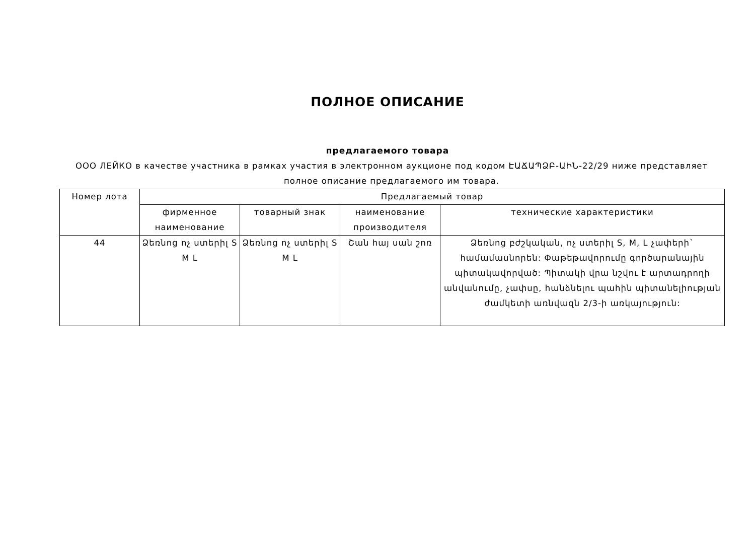ПОЛНОЕ ОПИСАНИЕ
предлагаемого товара
ООО ЛЕЙКО в качестве участника в рамках участия в электронном аукционе под кодом ԷԱՃԱՊՁԲ-ԱԻՆ-22/29 ниже представляет полное описание предлагаемого им товара.
| Номер лота | Предлагаемый товар | | | |
| --- | --- | --- | --- | --- |
| | фирменное наименование | товарный знак | наименование производителя | технические характеристики |
| 44 | Ձեռնոց ոչ ստերիլ S M L | Ձեռնոց ոչ ստերիլ S M L | Շան հայ սան շոռ | Ձեռնոց բժշկական, ոչ ստերիլ S, M, L չափերի` համամասնորեն: Փաթեթավորումը գործարանային պիտակավորված: Պիտակի վրա նշվու է արտադրողի անվանումը, չափսը, հանձնելու պահին պիտանելիության ժամկետի առնվազն 2/3-ի առկայություն: |